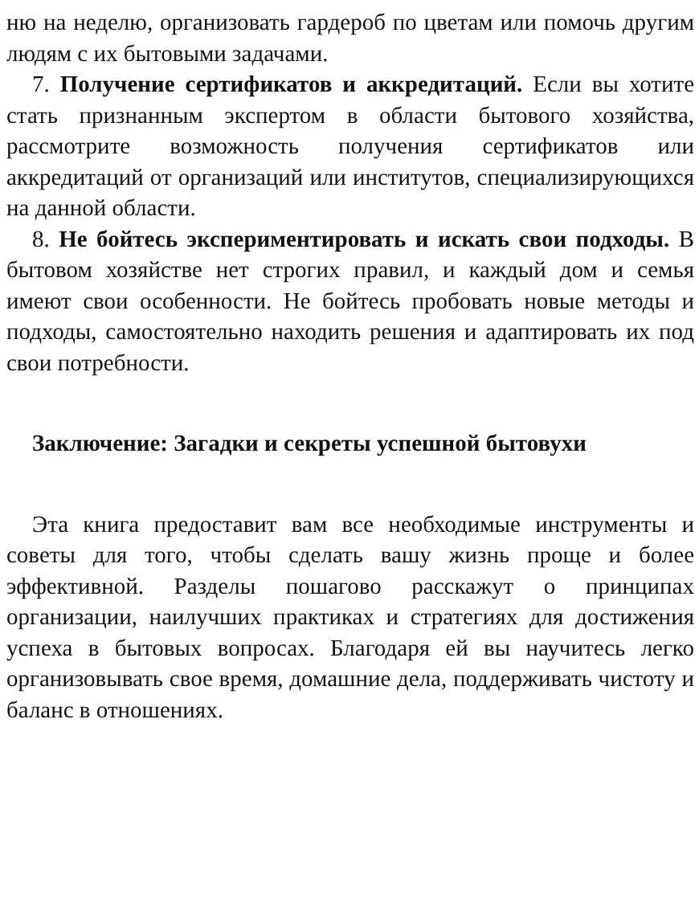ню на неделю, организовать гардероб по цветам или помочь другим людям с их бытовыми задачами.
7. Получение сертификатов и аккредитаций. Если вы хотите стать признанным экспертом в области бытового хозяйства, рассмотрите возможность получения сертификатов или аккредитаций от организаций или институтов, специализирующихся на данной области.
8. Не бойтесь экспериментировать и искать свои подходы. В бытовом хозяйстве нет строгих правил, и каждый дом и семья имеют свои особенности. Не бойтесь пробовать новые методы и подходы, самостоятельно находить решения и адаптировать их под свои потребности.
Заключение: Загадки и секреты успешной бытовухи
Эта книга предоставит вам все необходимые инструменты и советы для того, чтобы сделать вашу жизнь проще и более эффективной. Разделы пошагово расскажут о принципах организации, наилучших практиках и стратегиях для достижения успеха в бытовых вопросах. Благодаря ей вы научитесь легко организовывать свое время, домашние дела, поддерживать чистоту и баланс в отношениях.